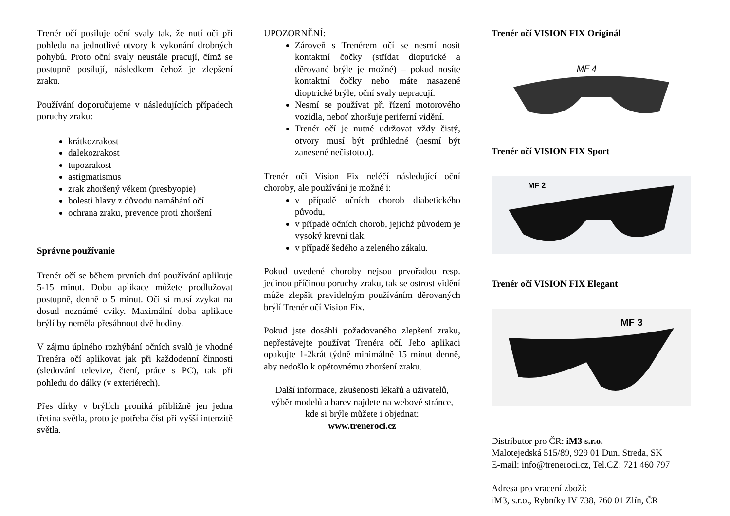Trenér očí posiluje oční svaly tak, že nutí oči při pohledu na jednotlivé otvory k vykonání drobných pohybů. Proto oční svaly neustále pracují, čímž se postupně posilují, následkem čehož je zlepšení zraku.
Používání doporučujeme v následujících případech poruchy zraku:
krátkozrakost
dalekozrakost
tupozrakost
astigmatismus
zrak zhoršený věkem (presbyopie)
bolesti hlavy z důvodu namáhání očí
ochrana zraku, prevence proti zhoršení
Správne používanie
Trenér očí se během prvních dní používání aplikuje 5-15 minut. Dobu aplikace můžete prodlužovat postupně, denně o 5 minut. Oči si musí zvykat na dosud neznámé cviky. Maximální doba aplikace brýlí by neměla přesáhnout dvě hodiny.
V zájmu úplného rozhýbání očních svalů je vhodné Trenéra očí aplikovat jak při každodenní činnosti (sledování televize, čtení, práce s PC), tak při pohledu do dálky (v exteriérech).
Přes dírky v brýlích proniká přibližně jen jedna třetina světla, proto je potřeba číst při vyšší intenzitě světla.
UPOZORNĚNÍ:
Zároveň s Trenérem očí se nesmí nosit kontaktní čočky (střídat dioptrické a děrované brýle je možné) – pokud nosíte kontaktní čočky nebo máte nasazené dioptrické brýle, oční svaly nepracují.
Nesmí se používat při řízení motorového vozidla, neboť zhoršuje periferní vidění.
Trenér očí je nutné udržovat vždy čistý, otvory musí být průhledné (nesmí být zanesené nečistotou).
Trenér oči Vision Fix neléčí následující oční choroby, ale používání je možné i:
v případě očních chorob diabetického původu,
v případě očních chorob, jejichž původem je vysoký krevní tlak,
v případě šedého a zeleného zákalu.
Pokud uvedené choroby nejsou prvořadou resp. jedinou příčinou poruchy zraku, tak se ostrost vidění může zlepšit pravidelným používáním děrovaných brýlí Trenér očí Vision Fix.
Pokud jste dosáhli požadovaného zlepšení zraku, nepřestávejte používat Trenéra očí. Jeho aplikaci opakujte 1-2krát týdně minimálně 15 minut denně, aby nedošlo k opětovnému zhoršení zraku.
Další informace, zkušenosti lékařů a uživatelů, výběr modelů a barev najdete na webové stránce, kde si brýle můžete i objednat:
www.treneroci.cz
Trenér očí VISION FIX Originál
MF 4
Trenér očí VISION FIX Sport
MF 2
Trenér očí VISION FIX Elegant
MF 3
Distributor pro ČR: iM3 s.r.o.
Malotejedská 515/89, 929 01 Dun. Streda, SK
E-mail: info@treneroci.cz, Tel.CZ: 721 460 797
Adresa pro vracení zboží:
iM3, s.r.o., Rybníky IV 738, 760 01 Zlín, ČR